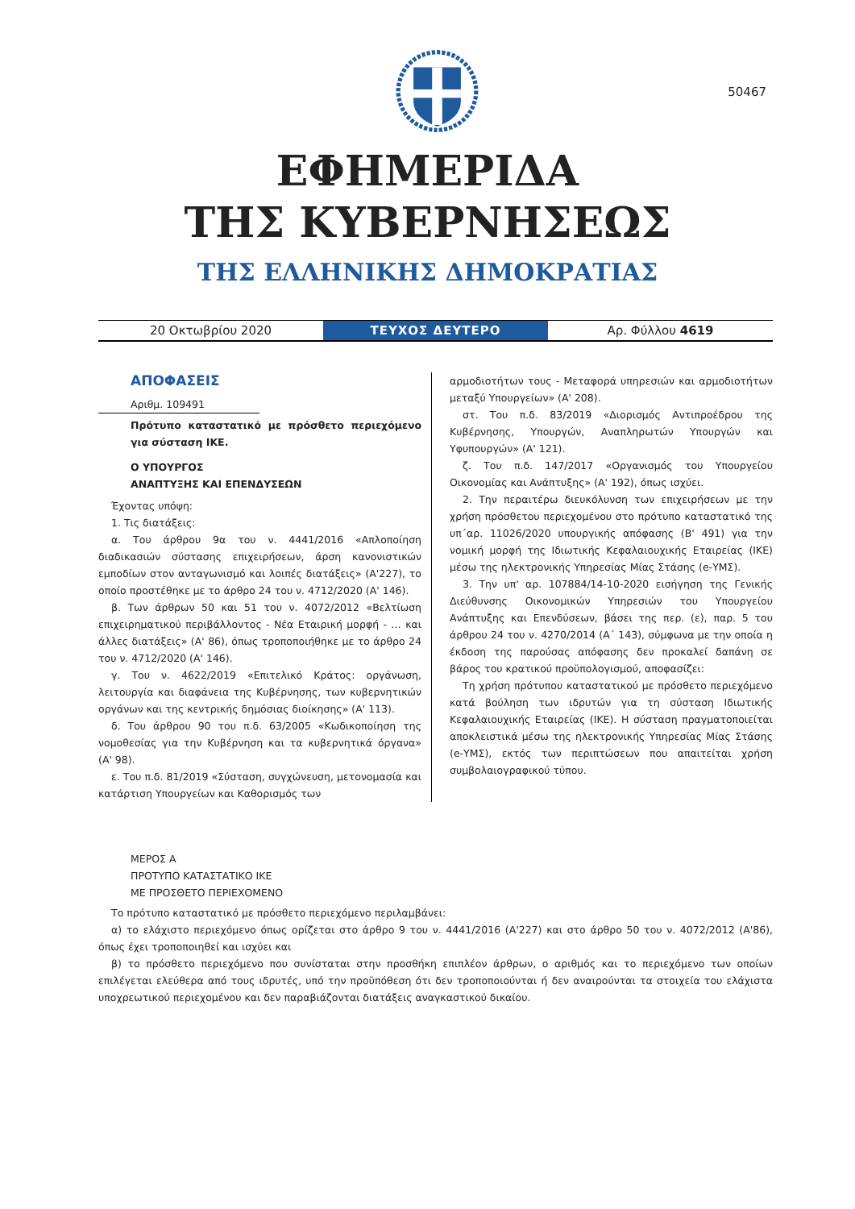50467
ΕΦΗΜΕΡΙΔΑ
ΤΗΣ ΚΥΒΕΡΝΗΣΕΩΣ
ΤΗΣ ΕΛΛΗΝΙΚΗΣ ΔΗΜΟΚΡΑΤΙΑΣ
20 Οκτωβρίου 2020
ΤΕΥΧΟΣ ΔΕΥΤΕΡΟ
Αρ. Φύλλου 4619
ΑΠΟΦΑΣΕΙΣ
Αριθμ. 109491
Πρότυπο καταστατικό με πρόσθετο περιεχόμενο για σύσταση ΙΚΕ.
Ο ΥΠΟΥΡΓΟΣ
ΑΝΑΠΤΥΞΗΣ ΚΑΙ ΕΠΕΝΔΥΣΕΩΝ
Έχοντας υπόψη:
1. Τις διατάξεις:
α. Του άρθρου 9α του ν. 4441/2016 «Απλοποίηση διαδικασιών σύστασης επιχειρήσεων, άρση κανονιστικών εμποδίων στον ανταγωνισμό και λοιπές διατάξεις» (Α'227), το οποίο προστέθηκε με το άρθρο 24 του ν. 4712/2020 (Α' 146).
β. Των άρθρων 50 και 51 του ν. 4072/2012 «Βελτίωση επιχειρηματικού περιβάλλοντος - Νέα Εταιρική μορφή - … και άλλες διατάξεις» (Α' 86), όπως τροποποιήθηκε με το άρθρο 24 του ν. 4712/2020 (Α' 146).
γ. Του ν. 4622/2019 «Επιτελικό Κράτος: οργάνωση, λειτουργία και διαφάνεια της Κυβέρνησης, των κυβερνητικών οργάνων και της κεντρικής δημόσιας διοίκησης» (Α' 113).
δ. Του άρθρου 90 του π.δ. 63/2005 «Κωδικοποίηση της νομοθεσίας για την Κυβέρνηση και τα κυβερνητικά όργανα» (Α' 98).
ε. Του π.δ. 81/2019 «Σύσταση, συγχώνευση, μετονομασία και κατάρτιση Υπουργείων και Καθορισμός των
αρμοδιοτήτων τους - Μεταφορά υπηρεσιών και αρμοδιοτήτων μεταξύ Υπουργείων» (Α' 208).
στ. Του π.δ. 83/2019 «Διορισμός Αντιπροέδρου της Κυβέρνησης, Υπουργών, Αναπληρωτών Υπουργών και Υφυπουργών» (Α' 121).
ζ. Του π.δ. 147/2017 «Οργανισμός του Υπουργείου Οικονομίας και Ανάπτυξης» (Α' 192), όπως ισχύει.
2. Την περαιτέρω διευκόλυνση των επιχειρήσεων με την χρήση πρόσθετου περιεχομένου στο πρότυπο καταστατικό της υπ΄αρ. 11026/2020 υπουργικής απόφασης (Β' 491) για την νομική μορφή της Ιδιωτικής Κεφαλαιουχικής Εταιρείας (ΙΚΕ) μέσω της ηλεκτρονικής Υπηρεσίας Μίας Στάσης (e-ΥΜΣ).
3. Την υπ' αρ. 107884/14-10-2020 εισήγηση της Γενικής Διεύθυνσης Οικονομικών Υπηρεσιών του Υπουργείου Ανάπτυξης και Επενδύσεων, βάσει της περ. (ε), παρ. 5 του άρθρου 24 του ν. 4270/2014 (Α΄ 143), σύμφωνα με την οποία η έκδοση της παρούσας απόφασης δεν προκαλεί δαπάνη σε βάρος του κρατικού προϋπολογισμού, αποφασίζει:
Τη χρήση πρότυπου καταστατικού με πρόσθετο περιεχόμενο κατά βούληση των ιδρυτών για τη σύσταση Ιδιωτικής Κεφαλαιουχικής Εταιρείας (ΙΚΕ). Η σύσταση πραγματοποιείται αποκλειστικά μέσω της ηλεκτρονικής Υπηρεσίας Μίας Στάσης (e-ΥΜΣ), εκτός των περιπτώσεων που απαιτείται χρήση συμβολαιογραφικού τύπου.
ΜΕΡΟΣ Α
ΠΡΟΤΥΠΟ ΚΑΤΑΣΤΑΤΙΚΟ ΙΚΕ
ΜΕ ΠΡΟΣΘΕΤΟ ΠΕΡΙΕΧΟΜΕΝΟ
Το πρότυπο καταστατικό με πρόσθετο περιεχόμενο περιλαμβάνει:
α) το ελάχιστο περιεχόμενο όπως ορίζεται στο άρθρο 9 του ν. 4441/2016 (Α'227) και στο άρθρο 50 του ν. 4072/2012 (Α'86), όπως έχει τροποποιηθεί και ισχύει και
β) το πρόσθετο περιεχόμενο που συνίσταται στην προσθήκη επιπλέον άρθρων, ο αριθμός και το περιεχόμενο των οποίων επιλέγεται ελεύθερα από τους ιδρυτές, υπό την προϋπόθεση ότι δεν τροποποιούνται ή δεν αναιρούνται τα στοιχεία του ελάχιστα υποχρεωτικού περιεχομένου και δεν παραβιάζονται διατάξεις αναγκαστικού δικαίου.